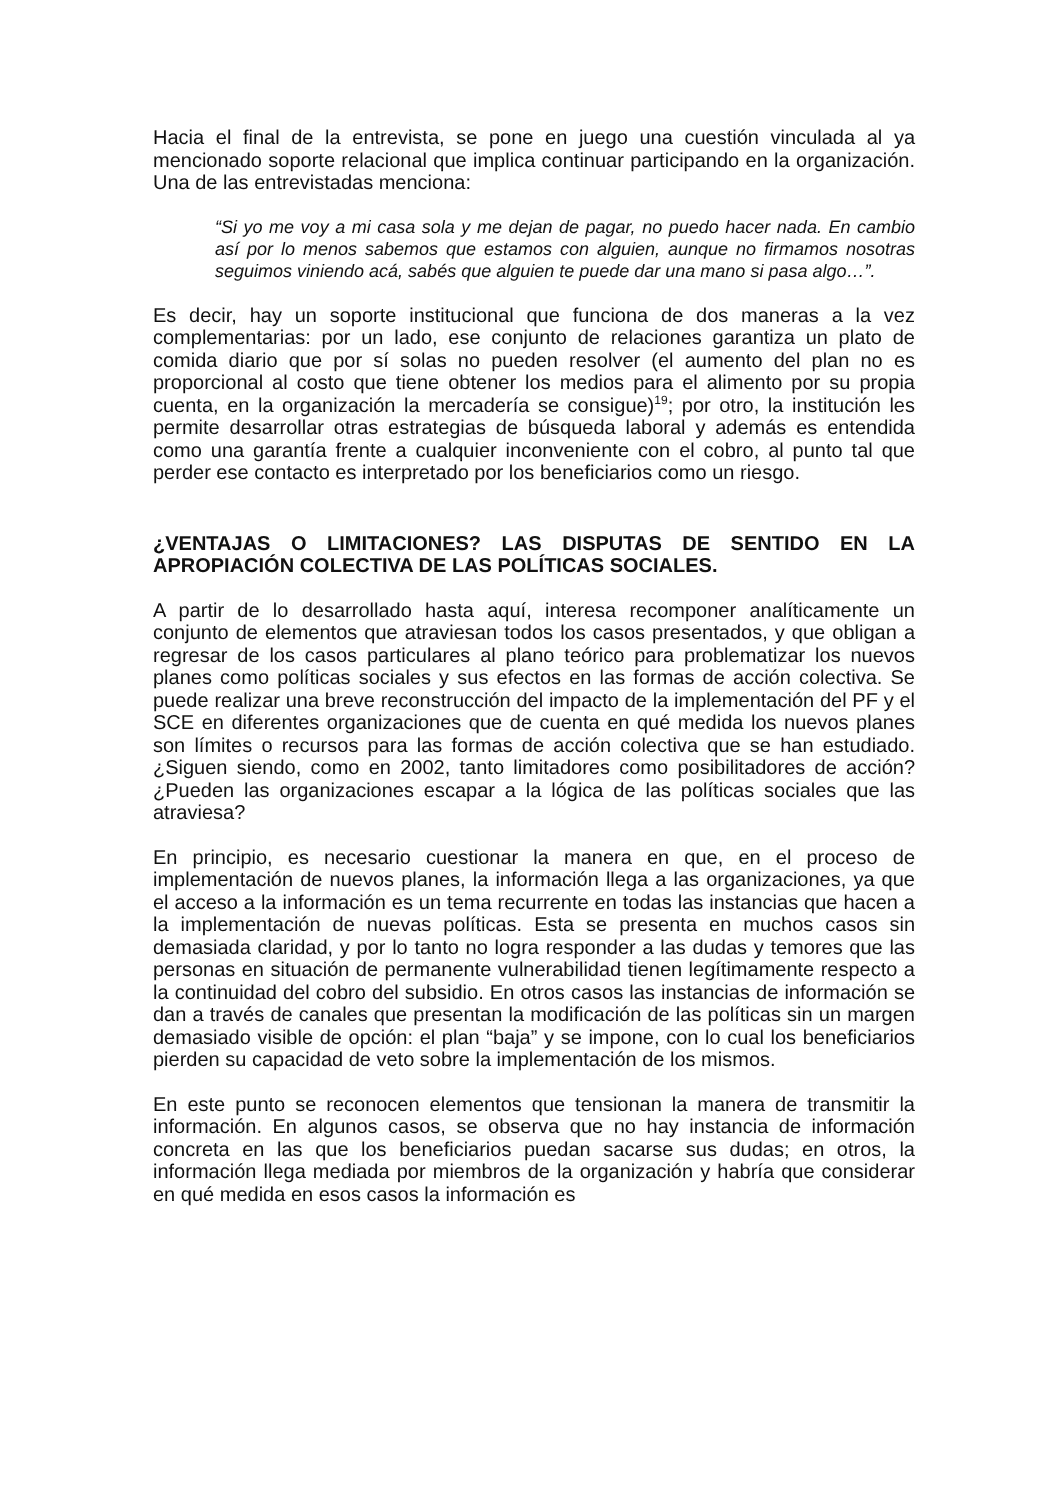Hacia el final de la entrevista, se pone en juego una cuestión vinculada al ya mencionado soporte relacional que implica continuar participando en la organización. Una de las entrevistadas menciona:
“Si yo me voy a mi casa sola y me dejan de pagar, no puedo hacer nada. En cambio así por lo menos sabemos que estamos con alguien, aunque no firmamos nosotras seguimos viniendo acá, sabés que alguien te puede dar una mano si pasa algo…”.
Es decir, hay un soporte institucional que funciona de dos maneras a la vez complementarias: por un lado, ese conjunto de relaciones garantiza un plato de comida diario que por sí solas no pueden resolver (el aumento del plan no es proporcional al costo que tiene obtener los medios para el alimento por su propia cuenta, en la organización la mercadería se consigue)<sup>19</sup>; por otro, la institución les permite desarrollar otras estrategias de búsqueda laboral y además es entendida como una garantía frente a cualquier inconveniente con el cobro, al punto tal que perder ese contacto es interpretado por los beneficiarios como un riesgo.
¿VENTAJAS O LIMITACIONES? LAS DISPUTAS DE SENTIDO EN LA APROPIACIÓN COLECTIVA DE LAS POLÍTICAS SOCIALES.
A partir de lo desarrollado hasta aquí, interesa recomponer analíticamente un conjunto de elementos que atraviesan todos los casos presentados, y que obligan a regresar de los casos particulares al plano teórico para problematizar los nuevos planes como políticas sociales y sus efectos en las formas de acción colectiva. Se puede realizar una breve reconstrucción del impacto de la implementación del PF y el SCE en diferentes organizaciones que de cuenta en qué medida los nuevos planes son límites o recursos para las formas de acción colectiva que se han estudiado. ¿Siguen siendo, como en 2002, tanto limitadores como posibilitadores de acción? ¿Pueden las organizaciones escapar a la lógica de las políticas sociales que las atraviesa?
En principio, es necesario cuestionar la manera en que, en el proceso de implementación de nuevos planes, la información llega a las organizaciones, ya que el acceso a la información es un tema recurrente en todas las instancias que hacen a la implementación de nuevas políticas. Esta se presenta en muchos casos sin demasiada claridad, y por lo tanto no logra responder a las dudas y temores que las personas en situación de permanente vulnerabilidad tienen legítimamente respecto a la continuidad del cobro del subsidio. En otros casos las instancias de información se dan a través de canales que presentan la modificación de las políticas sin un margen demasiado visible de opción: el plan “baja” y se impone, con lo cual los beneficiarios pierden su capacidad de veto sobre la implementación de los mismos.
En este punto se reconocen elementos que tensionan la manera de transmitir la información. En algunos casos, se observa que no hay instancia de información concreta en las que los beneficiarios puedan sacarse sus dudas; en otros, la información llega mediada por miembros de la organización y habría que considerar en qué medida en esos casos la información es